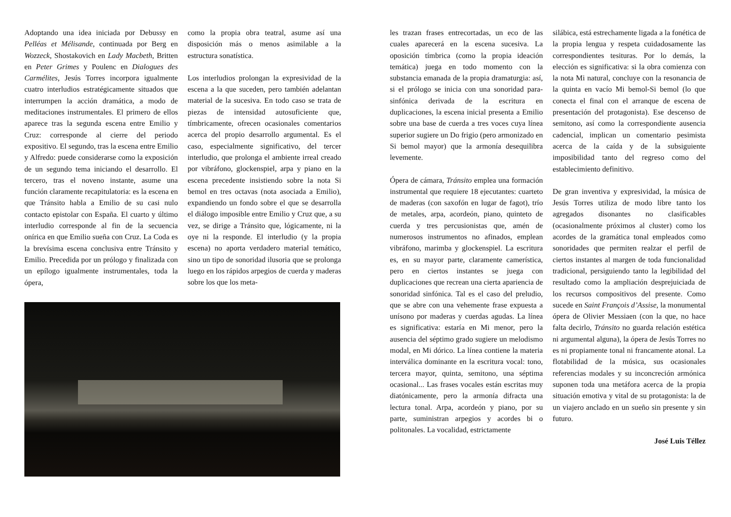Adoptando una idea iniciada por Debussy en Pelléas et Mélisande, continuada por Berg en Wozzeck, Shostakovich en Lady Macbeth, Britten en Peter Grimes y Poulenc en Dialogues des Carmélites, Jesús Torres incorpora igualmente cuatro interludios estratégicamente situados que interrumpen la acción dramática, a modo de meditaciones instrumentales. El primero de ellos aparece tras la segunda escena entre Emilio y Cruz: corresponde al cierre del periodo expositivo. El segundo, tras la escena entre Emilio y Alfredo: puede considerarse como la exposición de un segundo tema iniciando el desarrollo. El tercero, tras el noveno instante, asume una función claramente recapitulatoria: es la escena en que Tránsito habla a Emilio de su casi nulo contacto epistolar con España. El cuarto y último interludio corresponde al fin de la secuencia onírica en que Emilio sueña con Cruz. La Coda es la brevísima escena conclusiva entre Tránsito y Emilio. Precedida por un prólogo y finalizada con un epílogo igualmente instrumentales, toda la ópera,
como la propia obra teatral, asume así una disposición más o menos asimilable a la estructura sonatística.
Los interludios prolongan la expresividad de la escena a la que suceden, pero también adelantan material de la sucesiva. En todo caso se trata de piezas de intensidad autosuficiente que, tímbricamente, ofrecen ocasionales comentarios acerca del propio desarrollo argumental. Es el caso, especialmente significativo, del tercer interludio, que prolonga el ambiente irreal creado por vibráfono, glockenspiel, arpa y piano en la escena precedente insistiendo sobre la nota Si bemol en tres octavas (nota asociada a Emilio), expandiendo un fondo sobre el que se desarrolla el diálogo imposible entre Emilio y Cruz que, a su vez, se dirige a Tránsito que, lógicamente, ni la oye ni la responde. El interludio (y la propia escena) no aporta verdadero material temático, sino un tipo de sonoridad ilusoria que se prolonga luego en los rápidos arpegios de cuerda y maderas sobre los que los meta-
les trazan frases entrecortadas, un eco de las cuales aparecerá en la escena sucesiva. La oposición tímbrica (como la propia ideación temática) juega en todo momento con la substancia emanada de la propia dramaturgia: así, si el prólogo se inicia con una sonoridad para-sinfónica derivada de la escritura en duplicaciones, la escena inicial presenta a Emilio sobre una base de cuerda a tres voces cuya línea superior sugiere un Do frigio (pero armonizado en Si bemol mayor) que la armonía desequilibra levemente.
Ópera de cámara, Tránsito emplea una formación instrumental que requiere 18 ejecutantes: cuarteto de maderas (con saxofón en lugar de fagot), trío de metales, arpa, acordeón, piano, quinteto de cuerda y tres percusionistas que, amén de numerosos instrumentos no afinados, emplean vibráfono, marimba y glockenspiel. La escritura es, en su mayor parte, claramente camerística, pero en ciertos instantes se juega con duplicaciones que recrean una cierta apariencia de sonoridad sinfónica. Tal es el caso del preludio, que se abre con una vehemente frase expuesta a unísono por maderas y cuerdas agudas. La línea es significativa: estaría en Mi menor, pero la ausencia del séptimo grado sugiere un melodismo modal, en Mi dórico. La línea contiene la materia interválica dominante en la escritura vocal: tono, tercera mayor, quinta, semitono, una séptima ocasional... Las frases vocales están escritas muy diatónicamente, pero la armonía difracta una lectura tonal. Arpa, acordeón y piano, por su parte, suministran arpegios y acordes bi o politonales. La vocalidad, estrictamente
silábica, está estrechamente ligada a la fonética de la propia lengua y respeta cuidadosamente las correspondientes tesituras. Por lo demás, la elección es significativa: si la obra comienza con la nota Mi natural, concluye con la resonancia de la quinta en vacío Mi bemol-Si bemol (lo que conecta el final con el arranque de escena de presentación del protagonista). Ese descenso de semitono, así como la correspondiente ausencia cadencial, implican un comentario pesimista acerca de la caída y de la subsiguiente imposibilidad tanto del regreso como del establecimiento definitivo.
De gran inventiva y expresividad, la música de Jesús Torres utiliza de modo libre tanto los agregados disonantes no clasificables (ocasionalmente próximos al cluster) como los acordes de la gramática tonal empleados como sonoridades que permiten realzar el perfil de ciertos instantes al margen de toda funcionalidad tradicional, persiguiendo tanto la legibilidad del resultado como la ampliación desprejuiciada de los recursos compositivos del presente. Como sucede en Saint François d’Assise, la monumental ópera de Olivier Messiaen (con la que, no hace falta decirlo, Tránsito no guarda relación estética ni argumental alguna), la ópera de Jesús Torres no es ni propiamente tonal ni francamente atonal. La flotabilidad de la música, sus ocasionales referencias modales y su inconcreción armónica suponen toda una metáfora acerca de la propia situación emotiva y vital de su protagonista: la de un viajero anclado en un sueño sin presente y sin futuro.
José Luis Téllez